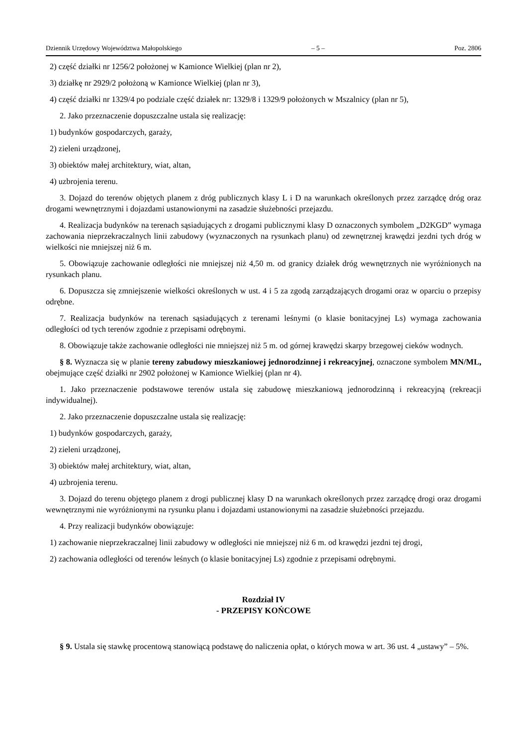Dziennik Urzędowy Województwa Małopolskiego – 5 – Poz. 2806
2) część działki nr 1256/2 położonej w Kamionce Wielkiej (plan nr 2),
3) działkę nr 2929/2 położoną w Kamionce Wielkiej (plan nr 3),
4) część działki nr 1329/4 po podziale część działek nr: 1329/8 i 1329/9 położonych w Mszalnicy (plan nr 5),
2. Jako przeznaczenie dopuszczalne ustala się realizację:
1) budynków gospodarczych, garaży,
2) zieleni urządzonej,
3) obiektów małej architektury, wiat, altan,
4) uzbrojenia terenu.
3. Dojazd do terenów objętych planem z dróg publicznych klasy L i D na warunkach określonych przez zarządcę dróg oraz drogami wewnętrznymi i dojazdami ustanowionymi na zasadzie służebności przejazdu.
4. Realizacja budynków na terenach sąsiadujących z drogami publicznymi klasy D oznaczonych symbolem „D2KGD” wymaga zachowania nieprzekraczalnych linii zabudowy (wyznaczonych na rysunkach planu) od zewnętrznej krawędzi jezdni tych dróg w wielkości nie mniejszej niż 6 m.
5. Obowiązuje zachowanie odległości nie mniejszej niż 4,50 m. od granicy działek dróg wewnętrznych nie wyróżnionych na rysunkach planu.
6. Dopuszcza się zmniejszenie wielkości określonych w ust. 4 i 5 za zgodą zarządzających drogami oraz w oparciu o przepisy odrębne.
7. Realizacja budynków na terenach sąsiadujących z terenami leśnymi (o klasie bonitacyjnej Ls) wymaga zachowania odległości od tych terenów zgodnie z przepisami odrębnymi.
8. Obowiązuje także zachowanie odległości nie mniejszej niż 5 m. od górnej krawędzi skarpy brzegowej cieków wodnych.
§ 8. Wyznacza się w planie tereny zabudowy mieszkaniowej jednorodzinnej i rekreacyjnej, oznaczone symbolem MN/ML, obejmujące część działki nr 2902 położonej w Kamionce Wielkiej (plan nr 4).
1. Jako przeznaczenie podstawowe terenów ustala się zabudowę mieszkaniową jednorodzinną i rekreacyjną (rekreacji indywidualnej).
2. Jako przeznaczenie dopuszczalne ustala się realizację:
1) budynków gospodarczych, garaży,
2) zieleni urządzonej,
3) obiektów małej architektury, wiat, altan,
4) uzbrojenia terenu.
3. Dojazd do terenu objętego planem z drogi publicznej klasy D na warunkach określonych przez zarządcę drogi oraz drogami wewnętrznymi nie wyróżnionymi na rysunku planu i dojazdami ustanowionymi na zasadzie służebności przejazdu.
4. Przy realizacji budynków obowiązuje:
1) zachowanie nieprzekraczalnej linii zabudowy w odległości nie mniejszej niż 6 m. od krawędzi jezdni tej drogi,
2) zachowania odległości od terenów leśnych (o klasie bonitacyjnej Ls) zgodnie z przepisami odrębnymi.
Rozdział IV
- PRZEPISY KOŃCOWE
§ 9. Ustala się stawkę procentową stanowiącą podstawę do naliczenia opłat, o których mowa w art. 36 ust. 4 „ustawy” – 5%.